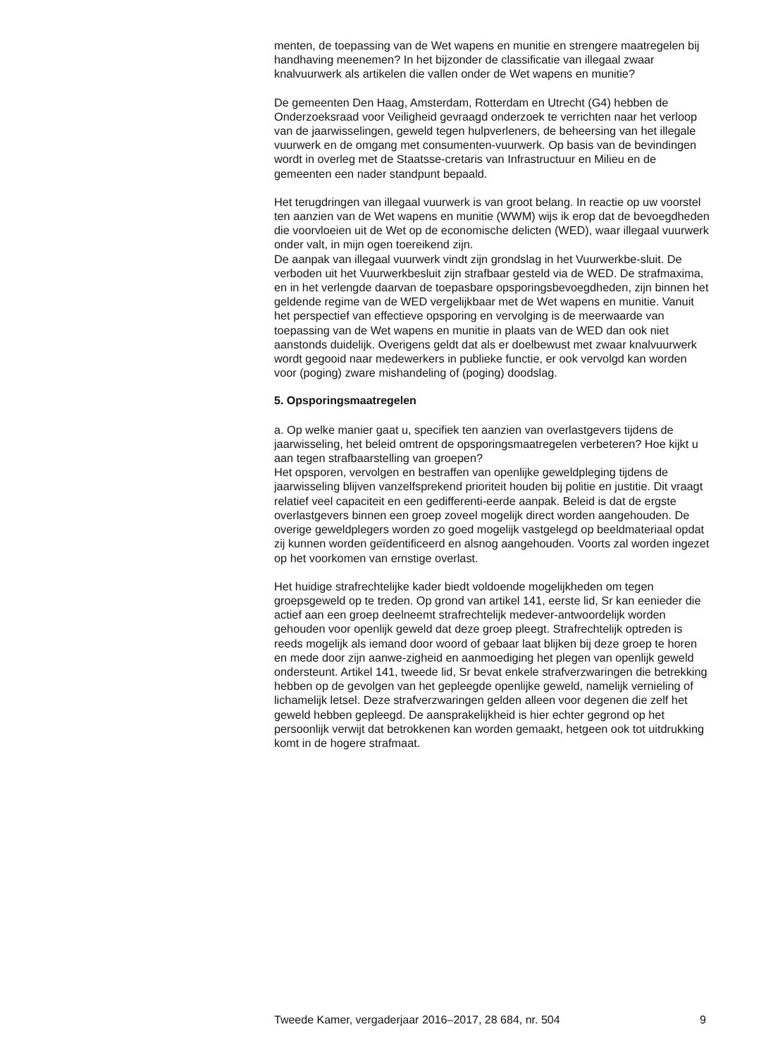menten, de toepassing van de Wet wapens en munitie en strengere maatregelen bij handhaving meenemen? In het bijzonder de classificatie van illegaal zwaar knalvuurwerk als artikelen die vallen onder de Wet wapens en munitie?
De gemeenten Den Haag, Amsterdam, Rotterdam en Utrecht (G4) hebben de Onderzoeksraad voor Veiligheid gevraagd onderzoek te verrichten naar het verloop van de jaarwisselingen, geweld tegen hulpverleners, de beheersing van het illegale vuurwerk en de omgang met consumenten-vuurwerk. Op basis van de bevindingen wordt in overleg met de Staatsse-cretaris van Infrastructuur en Milieu en de gemeenten een nader standpunt bepaald.
Het terugdringen van illegaal vuurwerk is van groot belang. In reactie op uw voorstel ten aanzien van de Wet wapens en munitie (WWM) wijs ik erop dat de bevoegdheden die voorvloeien uit de Wet op de economische delicten (WED), waar illegaal vuurwerk onder valt, in mijn ogen toereikend zijn.
De aanpak van illegaal vuurwerk vindt zijn grondslag in het Vuurwerkbe-sluit. De verboden uit het Vuurwerkbesluit zijn strafbaar gesteld via de WED. De strafmaxima, en in het verlengde daarvan de toepasbare opsporingsbevoegdheden, zijn binnen het geldende regime van de WED vergelijkbaar met de Wet wapens en munitie. Vanuit het perspectief van effectieve opsporing en vervolging is de meerwaarde van toepassing van de Wet wapens en munitie in plaats van de WED dan ook niet aanstonds duidelijk. Overigens geldt dat als er doelbewust met zwaar knalvuurwerk wordt gegooid naar medewerkers in publieke functie, er ook vervolgd kan worden voor (poging) zware mishandeling of (poging) doodslag.
5. Opsporingsmaatregelen
a. Op welke manier gaat u, specifiek ten aanzien van overlastgevers tijdens de jaarwisseling, het beleid omtrent de opsporingsmaatregelen verbeteren? Hoe kijkt u aan tegen strafbaarstelling van groepen?
Het opsporen, vervolgen en bestraffen van openlijke geweldpleging tijdens de jaarwisseling blijven vanzelfsprekend prioriteit houden bij politie en justitie. Dit vraagt relatief veel capaciteit en een gedifferenti-eerde aanpak. Beleid is dat de ergste overlastgevers binnen een groep zoveel mogelijk direct worden aangehouden. De overige geweldplegers worden zo goed mogelijk vastgelegd op beeldmateriaal opdat zij kunnen worden geïdentificeerd en alsnog aangehouden. Voorts zal worden ingezet op het voorkomen van ernstige overlast.
Het huidige strafrechtelijke kader biedt voldoende mogelijkheden om tegen groepsgeweld op te treden. Op grond van artikel 141, eerste lid, Sr kan eenieder die actief aan een groep deelneemt strafrechtelijk medever-antwoordelijk worden gehouden voor openlijk geweld dat deze groep pleegt. Strafrechtelijk optreden is reeds mogelijk als iemand door woord of gebaar laat blijken bij deze groep te horen en mede door zijn aanwe-zigheid en aanmoediging het plegen van openlijk geweld ondersteunt. Artikel 141, tweede lid, Sr bevat enkele strafverzwaringen die betrekking hebben op de gevolgen van het gepleegde openlijke geweld, namelijk vernieling of lichamelijk letsel. Deze strafverzwaringen gelden alleen voor degenen die zelf het geweld hebben gepleegd. De aansprakelijkheid is hier echter gegrond op het persoonlijk verwijt dat betrokkenen kan worden gemaakt, hetgeen ook tot uitdrukking komt in de hogere strafmaat.
Tweede Kamer, vergaderjaar 2016–2017, 28 684, nr. 504 9